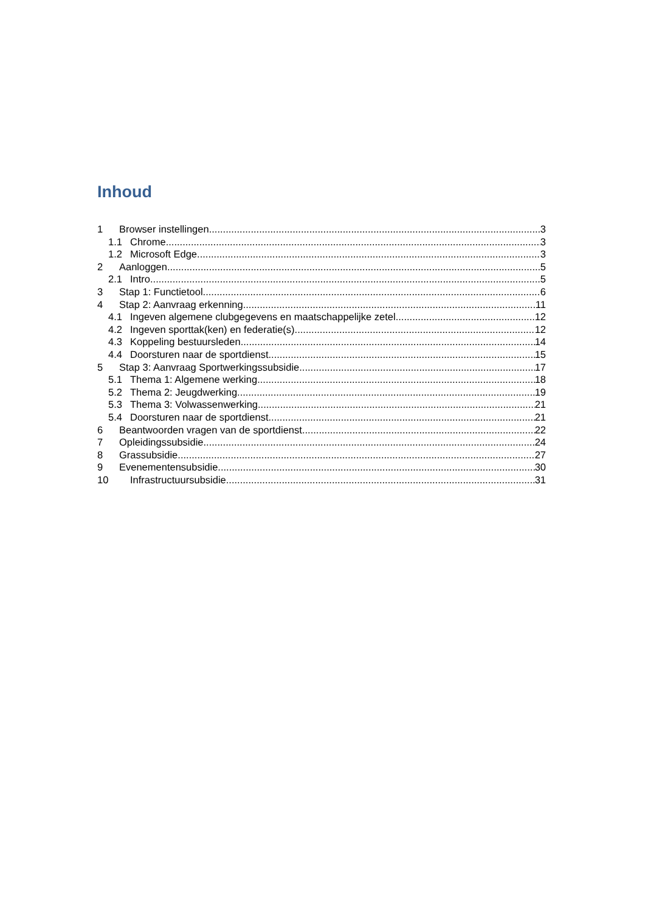Inhoud
1 Browser instellingen 3
1.1 Chrome 3
1.2 Microsoft Edge 3
2 Aanloggen 5
2.1 Intro 5
3 Stap 1: Functietool 6
4 Stap 2: Aanvraag erkenning 11
4.1 Ingeven algemene clubgegevens en maatschappelijke zetel 12
4.2 Ingeven sporttak(ken) en federatie(s) 12
4.3 Koppeling bestuursleden 14
4.4 Doorsturen naar de sportdienst 15
5 Stap 3: Aanvraag Sportwerkingssubsidie 17
5.1 Thema 1: Algemene werking 18
5.2 Thema 2: Jeugdwerking 19
5.3 Thema 3: Volwassenwerking 21
5.4 Doorsturen naar de sportdienst 21
6 Beantwoorden vragen van de sportdienst 22
7 Opleidingssubsidie 24
8 Grassubsidie 27
9 Evenementensubsidie 30
10 Infrastructuursubsidie 31